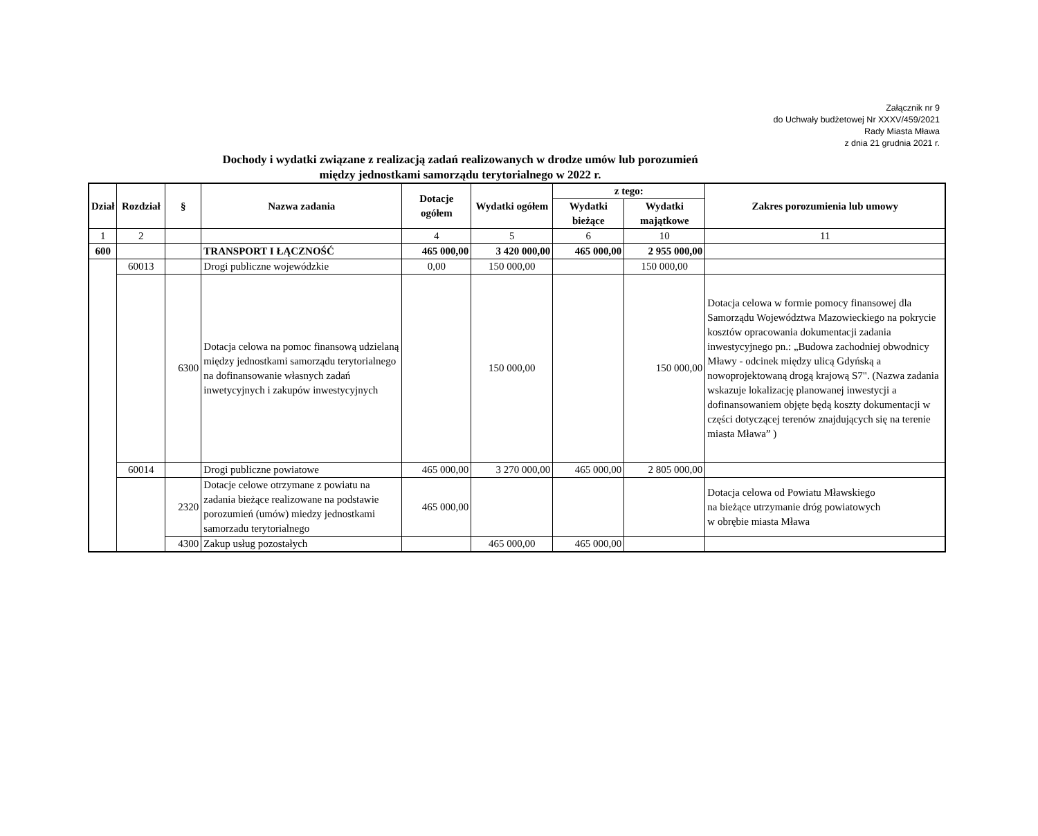Załącznik nr 9
do Uchwały budżetowej Nr XXXV/459/2021
Rady Miasta Mława
z dnia 21 grudnia 2021 r.
Dochody i wydatki związane z realizacją zadań realizowanych w drodze umów lub porozumień
między jednostkami samorządu terytorialnego w 2022 r.
| Dział | Rozdział | § | Nazwa zadania | Dotacje ogółem | Wydatki ogółem | z tego: | | Zakres porozumienia lub umowy |
| --- | --- | --- | --- | --- | --- | --- | --- | --- |
| | | | | | | Wydatki bieżące | Wydatki majątkowe | |
| 1 | 2 | | | 4 | 5 | 6 | 10 | 11 |
| 600 | | | TRANSPORT I ŁĄCZNOŚĆ | 465 000,00 | 3 420 000,00 | 465 000,00 | 2 955 000,00 | |
| | 60013 | | Drogi publiczne wojewódzkie | 0,00 | 150 000,00 | | 150 000,00 | |
| | | 6300 | Dotacja celowa na pomoc finansową udzielaną między jednostkami samorządu terytorialnego na dofinansowanie własnych zadań inwetycyjnych i zakupów inwestycyjnych | | 150 000,00 | | 150 000,00 | Dotacja celowa w formie pomocy finansowej dla Samorządu Województwa Mazowieckiego na pokrycie kosztów opracowania dokumentacji zadania inwestycyjnego pn.: „Budowa zachodniej obwodnicy Mławy - odcinek między ulicą Gdyńską a nowoprojektowaną drogą krajową S7". (Nazwa zadania wskazuje lokalizację planowanej inwestycji a dofinansowaniem objęte będą koszty dokumentacji w części dotyczącej terenów znajdujących się na terenie miasta Mława” ) |
| | 60014 | | Drogi publiczne powiatowe | 465 000,00 | 3 270 000,00 | 465 000,00 | 2 805 000,00 | |
| | | 2320 | Dotacje celowe otrzymane z powiatu na zadania bieżące realizowane na podstawie porozumień (umów) miedzy jednostkami samorzadu terytorialnego | 465 000,00 | | | | Dotacja celowa od Powiatu Mławskiego na bieżące utrzymanie dróg powiatowych w obrębie miasta Mława |
| | | 4300 | Zakup usług pozostałych | | 465 000,00 | 465 000,00 | | |